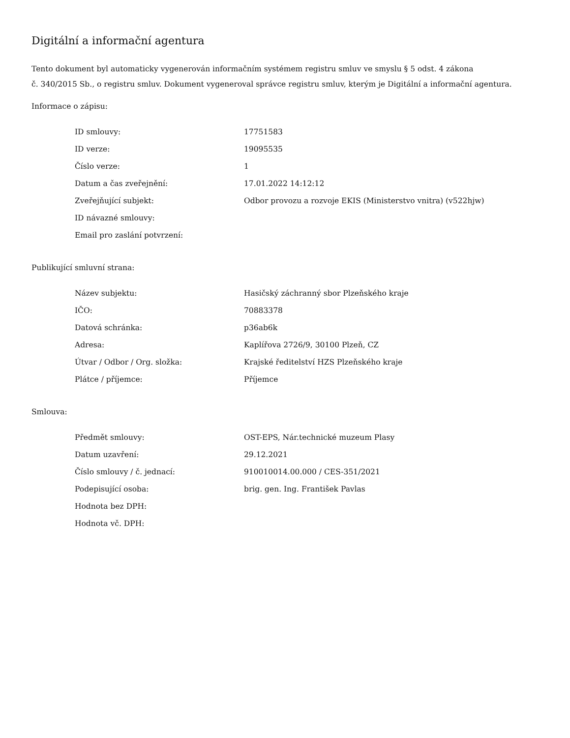Digitální a informační agentura
Tento dokument byl automaticky vygenerován informačním systémem registru smluv ve smyslu § 5 odst. 4 zákona
č. 340/2015 Sb., o registru smluv. Dokument vygeneroval správce registru smluv, kterým je Digitální a informační agentura.
Informace o zápisu:
| ID smlouvy: | 17751583 |
| ID verze: | 19095535 |
| Číslo verze: | 1 |
| Datum a čas zveřejnění: | 17.01.2022 14:12:12 |
| Zveřejňující subjekt: | Odbor provozu a rozvoje EKIS (Ministerstvo vnitra) (v522hjw) |
| ID návazné smlouvy: | |
| Email pro zaslání potvrzení: | |
Publikující smluvní strana:
| Název subjektu: | Hasičský záchranný sbor Plzeňského kraje |
| IČO: | 70883378 |
| Datová schránka: | p36ab6k |
| Adresa: | Kaplířova 2726/9, 30100 Plzeň, CZ |
| Útvar / Odbor / Org. složka: | Krajské ředitelství HZS Plzeňského kraje |
| Plátce / příjemce: | Příjemce |
Smlouva:
| Předmět smlouvy: | OST-EPS, Nár.technické muzeum Plasy |
| Datum uzavření: | 29.12.2021 |
| Číslo smlouvy / č. jednací: | 910010014.00.000 / CES-351/2021 |
| Podepisující osoba: | brig. gen. Ing. František Pavlas |
| Hodnota bez DPH: | |
| Hodnota vč. DPH: | |